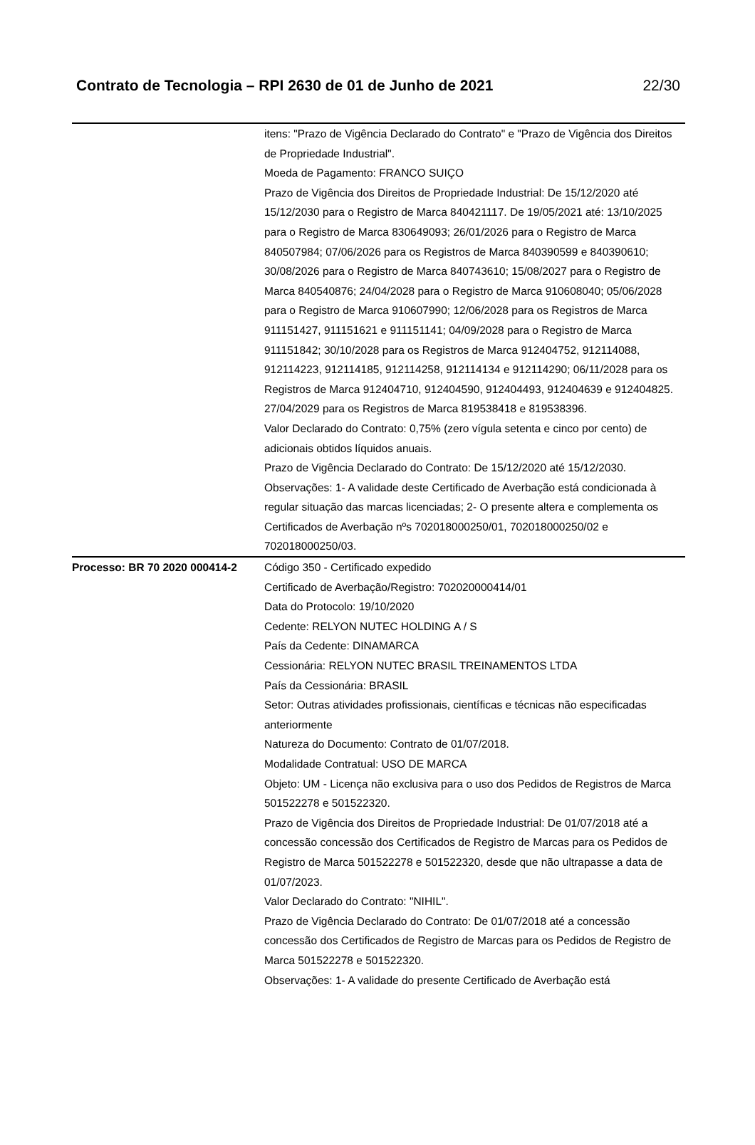Contrato de Tecnologia – RPI 2630 de 01 de Junho de 2021 22/30
| | itens: "Prazo de Vigência Declarado do Contrato" e "Prazo de Vigência dos Direitos de Propriedade Industrial". Moeda de Pagamento: FRANCO SUIÇO Prazo de Vigência dos Direitos de Propriedade Industrial: De 15/12/2020 até 15/12/2030 para o Registro de Marca 840421117. De 19/05/2021 até: 13/10/2025 para o Registro de Marca 830649093; 26/01/2026 para o Registro de Marca 840507984; 07/06/2026 para os Registros de Marca 840390599 e 840390610; 30/08/2026 para o Registro de Marca 840743610; 15/08/2027 para o Registro de Marca 840540876; 24/04/2028 para o Registro de Marca 910608040; 05/06/2028 para o Registro de Marca 910607990; 12/06/2028 para os Registros de Marca 911151427, 911151621 e 911151141; 04/09/2028 para o Registro de Marca 911151842; 30/10/2028 para os Registros de Marca 912404752, 912114088, 912114223, 912114185, 912114258, 912114134 e 912114290; 06/11/2028 para os Registros de Marca 912404710, 912404590, 912404493, 912404639 e 912404825. 27/04/2029 para os Registros de Marca 819538418 e 819538396. Valor Declarado do Contrato: 0,75% (zero vígula setenta e cinco por cento) de adicionais obtidos líquidos anuais. Prazo de Vigência Declarado do Contrato: De 15/12/2020 até 15/12/2030. Observações: 1- A validade deste Certificado de Averbação está condicionada à regular situação das marcas licenciadas; 2- O presente altera e complementa os Certificados de Averbação nºs 702018000250/01, 702018000250/02 e 702018000250/03. |
| Processo: BR 70 2020 000414-2 | Código 350 - Certificado expedido Certificado de Averbação/Registro: 702020000414/01 Data do Protocolo: 19/10/2020 Cedente: RELYON NUTEC HOLDING A / S País da Cedente: DINAMARCA Cessionária: RELYON NUTEC BRASIL TREINAMENTOS LTDA País da Cessionária: BRASIL Setor: Outras atividades profissionais, científicas e técnicas não especificadas anteriormente Natureza do Documento: Contrato de 01/07/2018. Modalidade Contratual: USO DE MARCA Objeto: UM - Licença não exclusiva para o uso dos Pedidos de Registros de Marca 501522278 e 501522320. Prazo de Vigência dos Direitos de Propriedade Industrial: De 01/07/2018 até a concessão concessão dos Certificados de Registro de Marcas para os Pedidos de Registro de Marca 501522278 e 501522320, desde que não ultrapasse a data de 01/07/2023. Valor Declarado do Contrato: "NIHIL". Prazo de Vigência Declarado do Contrato: De 01/07/2018 até a concessão concessão dos Certificados de Registro de Marcas para os Pedidos de Registro de Marca 501522278 e 501522320. Observações: 1- A validade do presente Certificado de Averbação está |